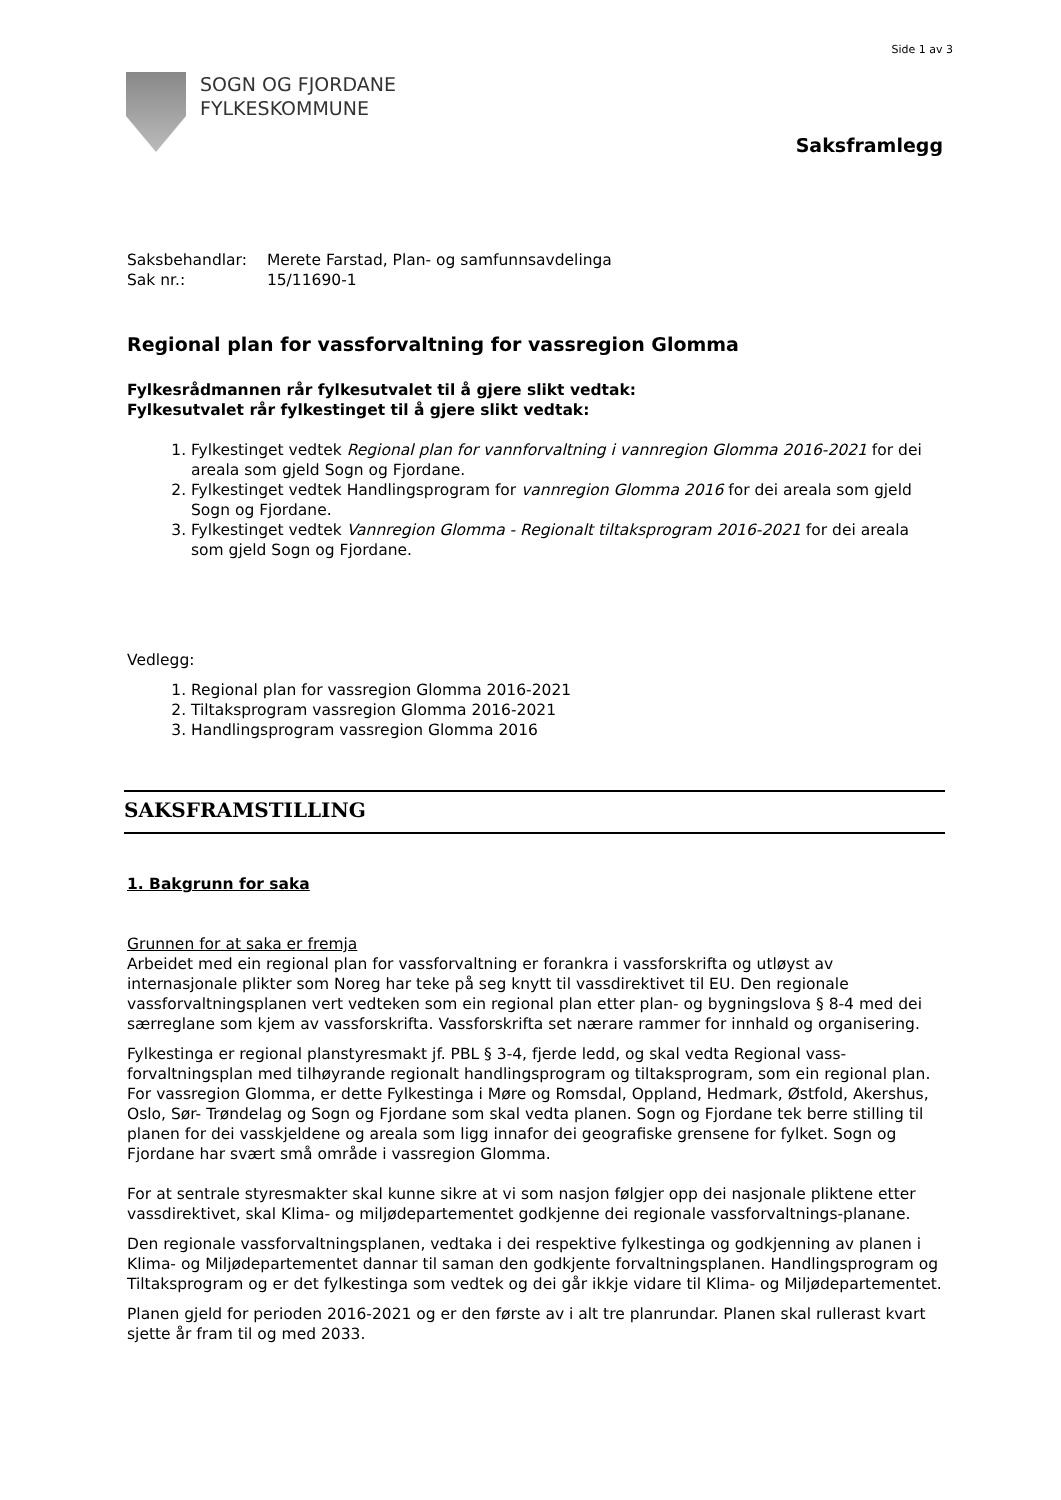Side 1 av 3
SOGN OG FJORDANE
FYLKESKOMMUNE
Saksframlegg
| Saksbehandlar: | Merete Farstad, Plan- og samfunnsavdelinga |
| Sak nr.: | 15/11690-1 |
Regional plan for vassforvaltning for vassregion Glomma
Fylkesrådmannen rår fylkesutvalet til å gjere slikt vedtak:
Fylkesutvalet rår fylkestinget til å gjere slikt vedtak:
1. Fylkestinget vedtek Regional plan for vannforvaltning i vannregion Glomma 2016-2021 for dei areala som gjeld Sogn og Fjordane.
2. Fylkestinget vedtek Handlingsprogram for vannregion Glomma 2016 for dei areala som gjeld Sogn og Fjordane.
3. Fylkestinget vedtek Vannregion Glomma - Regionalt tiltaksprogram 2016-2021 for dei areala som gjeld Sogn og Fjordane.
Vedlegg:
1. Regional plan for vassregion Glomma 2016-2021
2. Tiltaksprogram vassregion Glomma 2016-2021
3. Handlingsprogram vassregion Glomma 2016
SAKSFRAMSTILLING
1. Bakgrunn for saka
Grunnen for at saka er fremja
Arbeidet med ein regional plan for vassforvaltning er forankra i vassforskrifta og utløyst av internasjonale plikter som Noreg har teke på seg knytt til vassdirektivet til EU. Den regionale vassforvaltningsplanen vert vedteken som ein regional plan etter plan- og bygningslova § 8-4 med dei særreglane som kjem av vassforskrifta. Vassforskrifta set nærare rammer for innhald og organisering.
Fylkestinga er regional planstyresmakt jf. PBL § 3-4, fjerde ledd, og skal vedta Regional vass-forvaltningsplan med tilhøyrande regionalt handlingsprogram og tiltaksprogram, som ein regional plan. For vassregion Glomma, er dette Fylkestinga i Møre og Romsdal, Oppland, Hedmark, Østfold, Akershus, Oslo, Sør- Trøndelag og Sogn og Fjordane som skal vedta planen. Sogn og Fjordane tek berre stilling til planen for dei vasskjeldene og areala som ligg innafor dei geografiske grensene for fylket. Sogn og Fjordane har svært små område i vassregion Glomma.
For at sentrale styresmakter skal kunne sikre at vi som nasjon følgjer opp dei nasjonale pliktene etter vassdirektivet, skal Klima- og miljødepartementet godkjenne dei regionale vassforvaltnings-planane.
Den regionale vassforvaltningsplanen, vedtaka i dei respektive fylkestinga og godkjenning av planen i Klima- og Miljødepartementet dannar til saman den godkjente forvaltningsplanen. Handlingsprogram og Tiltaksprogram og er det fylkestinga som vedtek og dei går ikkje vidare til Klima- og Miljødepartementet.
Planen gjeld for perioden 2016-2021 og er den første av i alt tre planrundar. Planen skal rullerast kvart sjette år fram til og med 2033.